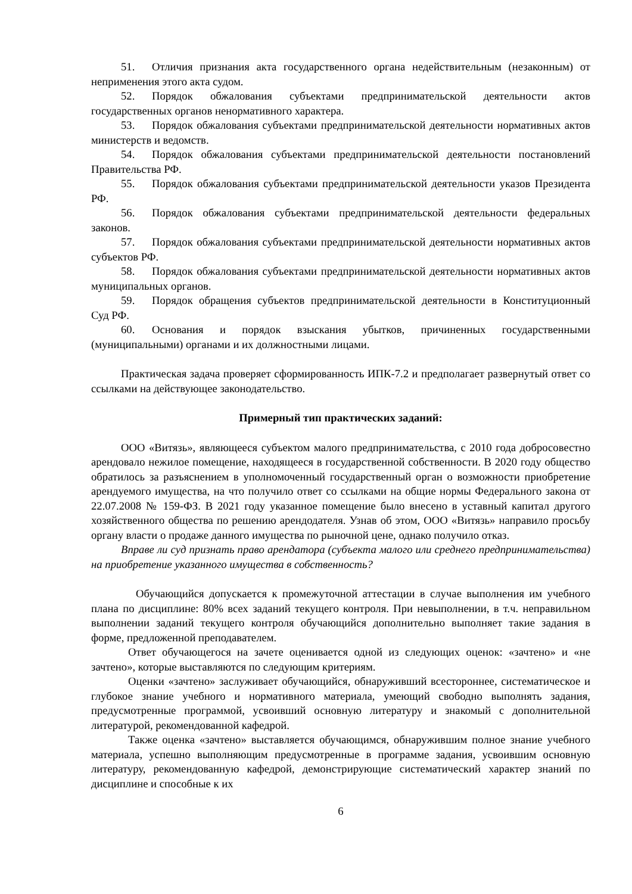51. Отличия признания акта государственного органа недействительным (незаконным) от неприменения этого акта судом.
52. Порядок обжалования субъектами предпринимательской деятельности актов государственных органов ненормативного характера.
53. Порядок обжалования субъектами предпринимательской деятельности нормативных актов министерств и ведомств.
54. Порядок обжалования субъектами предпринимательской деятельности постановлений Правительства РФ.
55. Порядок обжалования субъектами предпринимательской деятельности указов Президента РФ.
56. Порядок обжалования субъектами предпринимательской деятельности федеральных законов.
57. Порядок обжалования субъектами предпринимательской деятельности нормативных актов субъектов РФ.
58. Порядок обжалования субъектами предпринимательской деятельности нормативных актов муниципальных органов.
59. Порядок обращения субъектов предпринимательской деятельности в Конституционный Суд РФ.
60. Основания и порядок взыскания убытков, причиненных государственными (муниципальными) органами и их должностными лицами.
Практическая задача проверяет сформированность ИПК-7.2 и предполагает развернутый ответ со ссылками на действующее законодательство.
Примерный тип практических заданий:
ООО «Витязь», являющееся субъектом малого предпринимательства, с 2010 года добросовестно арендовало нежилое помещение, находящееся в государственной собственности. В 2020 году общество обратилось за разъяснением в уполномоченный государственный орган о возможности приобретение арендуемого имущества, на что получило ответ со ссылками на общие нормы Федерального закона от 22.07.2008 № 159-ФЗ. В 2021 году указанное помещение было внесено в уставный капитал другого хозяйственного общества по решению арендодателя. Узнав об этом, ООО «Витязь» направило просьбу органу власти о продаже данного имущества по рыночной цене, однако получило отказ.
Вправе ли суд признать право арендатора (субъекта малого или среднего предпринимательства) на приобретение указанного имущества в собственность?
Обучающийся допускается к промежуточной аттестации в случае выполнения им учебного плана по дисциплине: 80% всех заданий текущего контроля. При невыполнении, в т.ч. неправильном выполнении заданий текущего контроля обучающийся дополнительно выполняет такие задания в форме, предложенной преподавателем.
Ответ обучающегося на зачете оценивается одной из следующих оценок: «зачтено» и «не зачтено», которые выставляются по следующим критериям.
Оценки «зачтено» заслуживает обучающийся, обнаруживший всестороннее, систематическое и глубокое знание учебного и нормативного материала, умеющий свободно выполнять задания, предусмотренные программой, усвоивший основную литературу и знакомый с дополнительной литературой, рекомендованной кафедрой.
Также оценка «зачтено» выставляется обучающимся, обнаружившим полное знание учебного материала, успешно выполняющим предусмотренные в программе задания, усвоившим основную литературу, рекомендованную кафедрой, демонстрирующие систематический характер знаний по дисциплине и способные к их
6